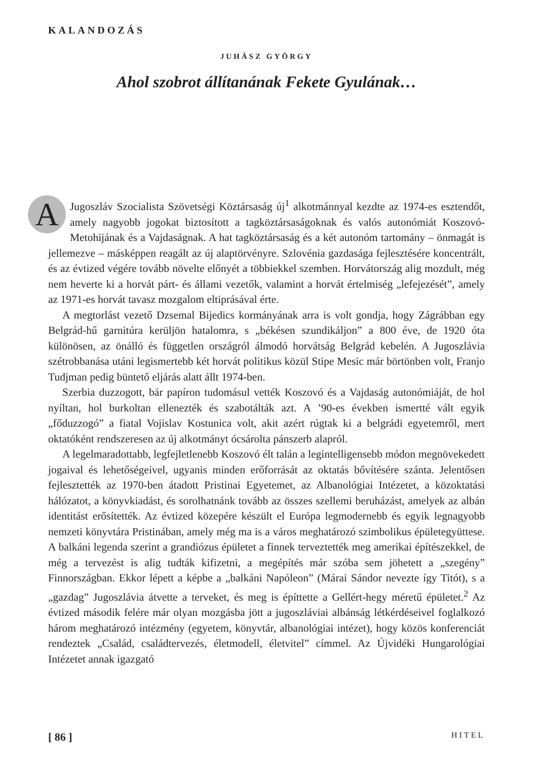KALANDOZÁS
JUHÁSZ GYÖRGY
Ahol szobrot állítanának Fekete Gyulának…
A Jugoszláv Szocialista Szövetségi Köztársaság új<sup>1</sup> alkotmánnyal kezdte az 1974-es esztendőt, amely nagyobb jogokat biztosított a tagköztársaságoknak és valós autonómiát Koszovó-Metohijának és a Vajdaságnak. A hat tagköztársaság és a két autonóm tartomány – önmagát is jellemezve – másképpen reagált az új alaptörvényre. Szlovénia gazdasága fejlesztésére koncentrált, és az évtized végére tovább növelte előnyét a többiekkel szemben. Horvátország alig mozdult, még nem heverte ki a horvát párt- és állami vezetők, valamint a horvát értelmiség „lefejezését”, amely az 1971-es horvát tavasz mozgalom eltiprásával érte.
A megtorlást vezető Dzsemal Bijedics kormányának arra is volt gondja, hogy Zágrábban egy Belgrád-hű garnitúra kerüljön hatalomra, s „békésen szundikáljon” a 800 éve, de 1920 óta különösen, az önálló és független országról álmodó horvátság Belgrád kebelén. A Jugoszlávia szétrobbanása utáni legismertebb két horvát politikus közül Stipe Mesic már börtönben volt, Franjo Tudjman pedig büntető eljárás alatt állt 1974-ben.
Szerbia duzzogott, bár papíron tudomásul vették Koszovó és a Vajdaság autonómiáját, de hol nyíltan, hol burkoltan ellenezték és szabotálták azt. A ’90-es években ismertté vált egyik „főduzzogó” a fiatal Vojislav Kostunica volt, akit azért rúgtak ki a belgrádi egyetemről, mert oktatóként rendszeresen az új alkotmányt ócsárolta pánszerb alapról.
A legelmaradottabb, legfejletlenebb Koszovó élt talán a legintelligensebb módon megnövekedett jogaival és lehetőségeivel, ugyanis minden erőforrását az oktatás bővítésére szánta. Jelentősen fejlesztették az 1970-ben átadott Pristinai Egyetemet, az Albanológiai Intézetet, a közoktatási hálózatot, a könyvkiadást, és sorolhatnánk tovább az összes szellemi beruházást, amelyek az albán identitást erősítették. Az évtized közepére készült el Európa legmodernebb és egyik legnagyobb nemzeti könyvtára Pristinában, amely még ma is a város meghatározó szimbolikus épületegyüttese. A balkáni legenda szerint a grandiózus épületet a finnek terveztették meg amerikai építészekkel, de még a tervezést is alig tudták kifizetni, a megépítés már szóba sem jöhetett a „szegény” Finnországban. Ekkor lépett a képbe a „balkáni Napóleon” (Márai Sándor nevezte így Titót), s a „gazdag” Jugoszlávia átvette a terveket, és meg is építtette a Gellért-hegy méretű épületet.<sup>2</sup> Az évtized második felére már olyan mozgásba jött a jugoszláviai albánság létkérdéseivel foglalkozó három meghatározó intézmény (egyetem, könyvtár, albanológiai intézet), hogy közös konferenciát rendeztek „Család, családtervezés, életmodell, életvitel” címmel. Az Újvidéki Hungarológiai Intézetet annak igazgató
[ 86 ] HITEL